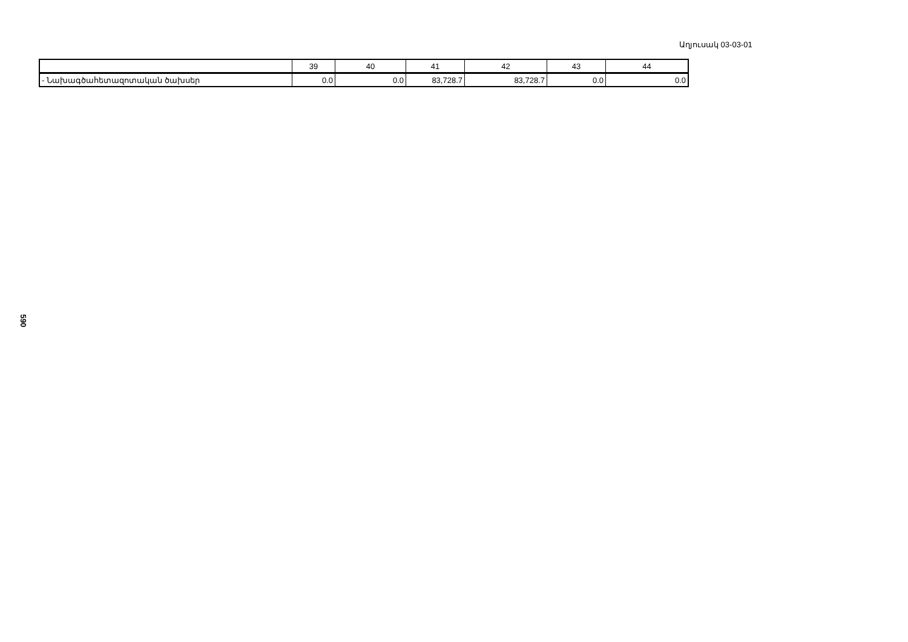Աղյուսակ 03-03-01
590
| | 39 | 40 | 41 | 42 | 43 | 44 |
| - Նախագծահետազոտական ծախսեր | 0.0 | 0.0 | 83,728.7 | 83,728.7 | 0.0 | 0.0 |